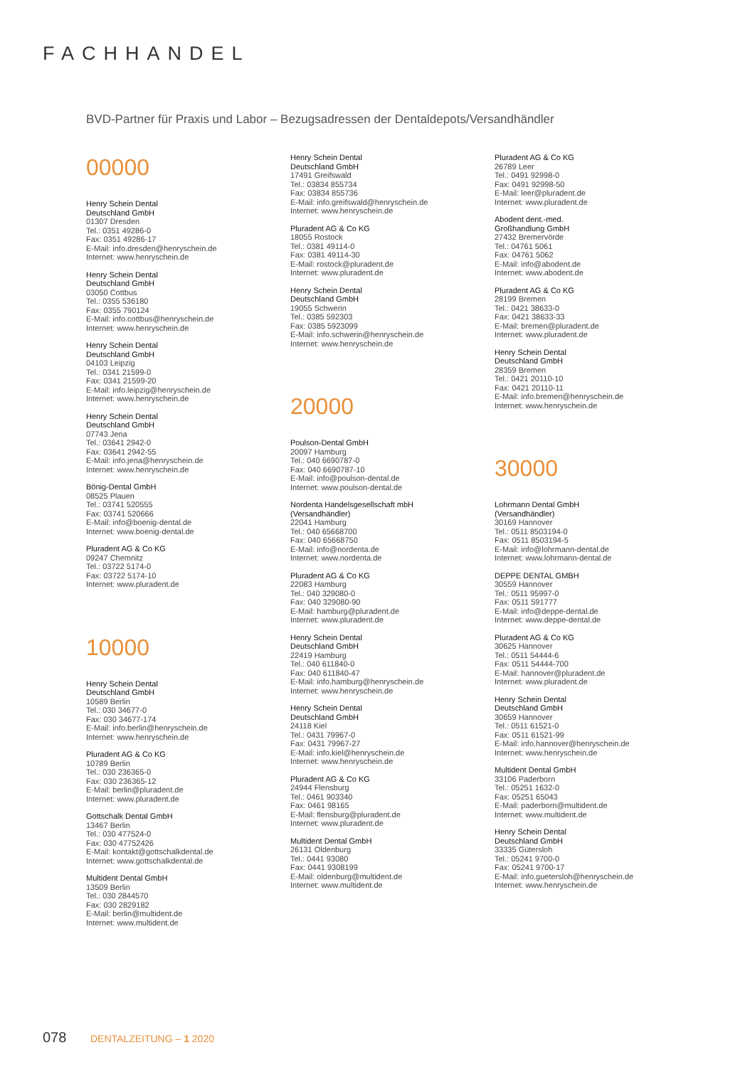FACHHANDEL
BVD-Partner für Praxis und Labor – Bezugsadressen der Dentaldepots/Versandhändler
00000
Henry Schein Dental
Deutschland GmbH
01307 Dresden
Tel.: 0351 49286-0
Fax: 0351 49286-17
E-Mail: info.dresden@henryschein.de
Internet: www.henryschein.de
Henry Schein Dental
Deutschland GmbH
03050 Cottbus
Tel.: 0355 536180
Fax: 0355 790124
E-Mail: info.cottbus@henryschein.de
Internet: www.henryschein.de
Henry Schein Dental
Deutschland GmbH
04103 Leipzig
Tel.: 0341 21599-0
Fax: 0341 21599-20
E-Mail: info.leipzig@henryschein.de
Internet: www.henryschein.de
Henry Schein Dental
Deutschland GmbH
07743 Jena
Tel.: 03641 2942-0
Fax: 03641 2942-55
E-Mail: info.jena@henryschein.de
Internet: www.henryschein.de
Bönig-Dental GmbH
08525 Plauen
Tel.: 03741 520555
Fax: 03741 520666
E-Mail: info@boenig-dental.de
Internet: www.boenig-dental.de
Pluradent AG & Co KG
09247 Chemnitz
Tel.: 03722 5174-0
Fax: 03722 5174-10
Internet: www.pluradent.de
10000
Henry Schein Dental
Deutschland GmbH
10589 Berlin
Tel.: 030 34677-0
Fax: 030 34677-174
E-Mail: info.berlin@henryschein.de
Internet: www.henryschein.de
Pluradent AG & Co KG
10789 Berlin
Tel.: 030 236365-0
Fax: 030 236365-12
E-Mail: berlin@pluradent.de
Internet: www.pluradent.de
Gottschalk Dental GmbH
13467 Berlin
Tel.: 030 477524-0
Fax: 030 47752426
E-Mail: kontakt@gottschalkdental.de
Internet: www.gottschalkdental.de
Multident Dental GmbH
13509 Berlin
Tel.: 030 2844570
Fax: 030 2829182
E-Mail: berlin@multident.de
Internet: www.multident.de
Henry Schein Dental
Deutschland GmbH
17491 Greifswald
Tel.: 03834 855734
Fax: 03834 855736
E-Mail: info.greifswald@henryschein.de
Internet: www.henryschein.de
Pluradent AG & Co KG
18055 Rostock
Tel.: 0381 49114-0
Fax: 0381 49114-30
E-Mail: rostock@pluradent.de
Internet: www.pluradent.de
Henry Schein Dental
Deutschland GmbH
19055 Schwerin
Tel.: 0385 592303
Fax: 0385 5923099
E-Mail: info.schwerin@henryschein.de
Internet: www.henryschein.de
20000
Poulson-Dental GmbH
20097 Hamburg
Tel.: 040 6690787-0
Fax: 040 6690787-10
E-Mail: info@poulson-dental.de
Internet: www.poulson-dental.de
Nordenta Handelsgesellschaft mbH
(Versandhändler)
22041 Hamburg
Tel.: 040 65668700
Fax: 040 65668750
E-Mail: info@nordenta.de
Internet: www.nordenta.de
Pluradent AG & Co KG
22083 Hamburg
Tel.: 040 329080-0
Fax: 040 329080-90
E-Mail: hamburg@pluradent.de
Internet: www.pluradent.de
Henry Schein Dental
Deutschland GmbH
22419 Hamburg
Tel.: 040 611840-0
Fax: 040 611840-47
E-Mail: info.hamburg@henryschein.de
Internet: www.henryschein.de
Henry Schein Dental
Deutschland GmbH
24118 Kiel
Tel.: 0431 79967-0
Fax: 0431 79967-27
E-Mail: info.kiel@henryschein.de
Internet: www.henryschein.de
Pluradent AG & Co KG
24944 Flensburg
Tel.: 0461 903340
Fax: 0461 98165
E-Mail: flensburg@pluradent.de
Internet: www.pluradent.de
Multident Dental GmbH
26131 Oldenburg
Tel.: 0441 93080
Fax: 0441 9308199
E-Mail: oldenburg@multident.de
Internet: www.multident.de
Pluradent AG & Co KG
26789 Leer
Tel.: 0491 92998-0
Fax: 0491 92998-50
E-Mail: leer@pluradent.de
Internet: www.pluradent.de
Abodent dent.-med.
Großhandlung GmbH
27432 Bremervörde
Tel.: 04761 5061
Fax: 04761 5062
E-Mail: info@abodent.de
Internet: www.abodent.de
Pluradent AG & Co KG
28199 Bremen
Tel.: 0421 38633-0
Fax: 0421 38633-33
E-Mail: bremen@pluradent.de
Internet: www.pluradent.de
Henry Schein Dental
Deutschland GmbH
28359 Bremen
Tel.: 0421 20110-10
Fax: 0421 20110-11
E-Mail: info.bremen@henryschein.de
Internet: www.henryschein.de
30000
Lohrmann Dental GmbH
(Versandhändler)
30169 Hannover
Tel.: 0511 8503194-0
Fax: 0511 8503194-5
E-Mail: info@lohrmann-dental.de
Internet: www.lohrmann-dental.de
DEPPE DENTAL GMBH
30559 Hannover
Tel.: 0511 95997-0
Fax: 0511 591777
E-Mail: info@deppe-dental.de
Internet: www.deppe-dental.de
Pluradent AG & Co KG
30625 Hannover
Tel.: 0511 54444-6
Fax: 0511 54444-700
E-Mail: hannover@pluradent.de
Internet: www.pluradent.de
Henry Schein Dental
Deutschland GmbH
30659 Hannover
Tel.: 0511 61521-0
Fax: 0511 61521-99
E-Mail: info.hannover@henryschein.de
Internet: www.henryschein.de
Multident Dental GmbH
33106 Paderborn
Tel.: 05251 1632-0
Fax: 05251 65043
E-Mail: paderborn@multident.de
Internet: www.multident.de
Henry Schein Dental
Deutschland GmbH
33335 Gütersloh
Tel.: 05241 9700-0
Fax: 05241 9700-17
E-Mail: info.guetersloh@henryschein.de
Internet: www.henryschein.de
078 DENTALZEITUNG – 1 2020